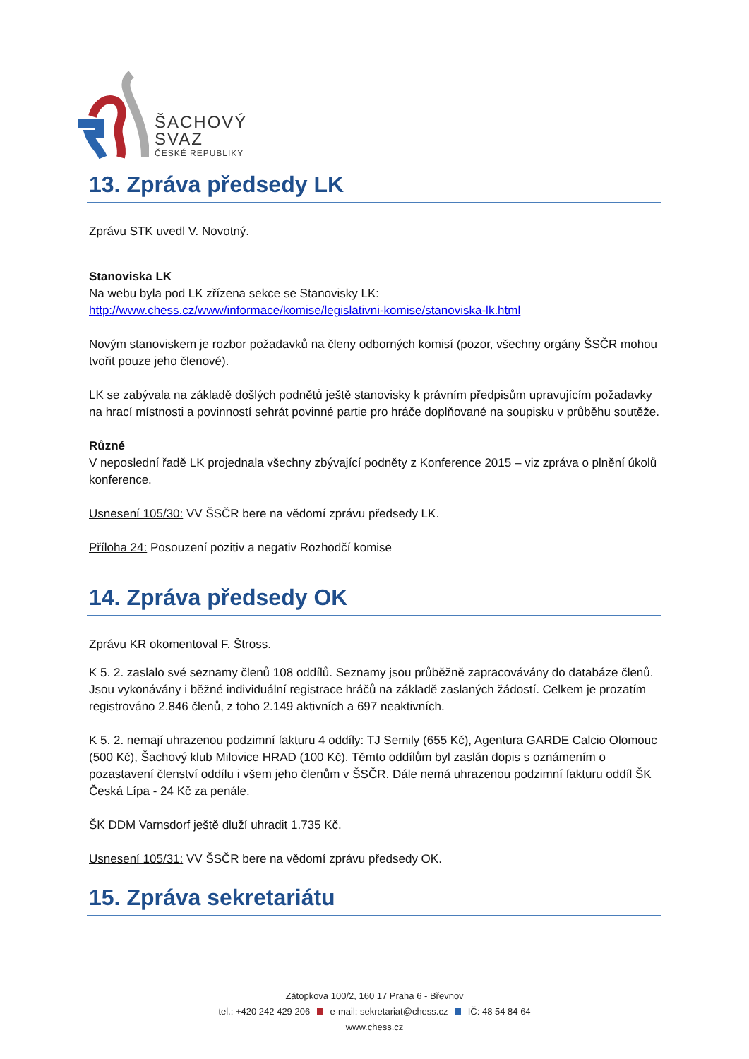ŠACHOVÝ
SVAZ
ČESKÉ REPUBLIKY
13. Zpráva předsedy LK
Zprávu STK uvedl V. Novotný.
Stanoviska LK
Na webu byla pod LK zřízena sekce se Stanovisky LK:
http://www.chess.cz/www/informace/komise/legislativni-komise/stanoviska-lk.html
Novým stanoviskem je rozbor požadavků na členy odborných komisí (pozor, všechny orgány ŠSČR mohou tvořit pouze jeho členové).
LK se zabývala na základě došlých podnětů ještě stanovisky k právním předpisům upravujícím požadavky na hrací místnosti a povinností sehrát povinné partie pro hráče doplňované na soupisku v průběhu soutěže.
Různé
V neposlední řadě LK projednala všechny zbývající podněty z Konference 2015 – viz zpráva o plnění úkolů konference.
Usnesení 105/30: VV ŠSČR bere na vědomí zprávu předsedy LK.
Příloha 24: Posouzení pozitiv a negativ Rozhodčí komise
14. Zpráva předsedy OK
Zprávu KR okomentoval F. Štross.
K 5. 2. zaslalo své seznamy členů 108 oddílů. Seznamy jsou průběžně zapracovávány do databáze členů. Jsou vykonávány i běžné individuální registrace hráčů na základě zaslaných žádostí. Celkem je prozatím registrováno 2.846 členů, z toho 2.149 aktivních a 697 neaktivních.
K 5. 2. nemají uhrazenou podzimní fakturu 4 oddíly: TJ Semily (655 Kč), Agentura GARDE Calcio Olomouc (500 Kč), Šachový klub Milovice HRAD (100 Kč). Těmto oddílům byl zaslán dopis s oznámením o pozastavení členství oddílu i všem jeho členům v ŠSČR. Dále nemá uhrazenou podzimní fakturu oddíl ŠK Česká Lípa - 24 Kč za penále.
ŠK DDM Varnsdorf ještě dluží uhradit 1.735 Kč.
Usnesení 105/31: VV ŠSČR bere na vědomí zprávu předsedy OK.
15. Zpráva sekretariátu
Zátopkova 100/2, 160 17 Praha 6 - Břevnov
tel.: +420 242 429 206 e-mail: sekretariat@chess.cz IČ: 48 54 84 64
www.chess.cz